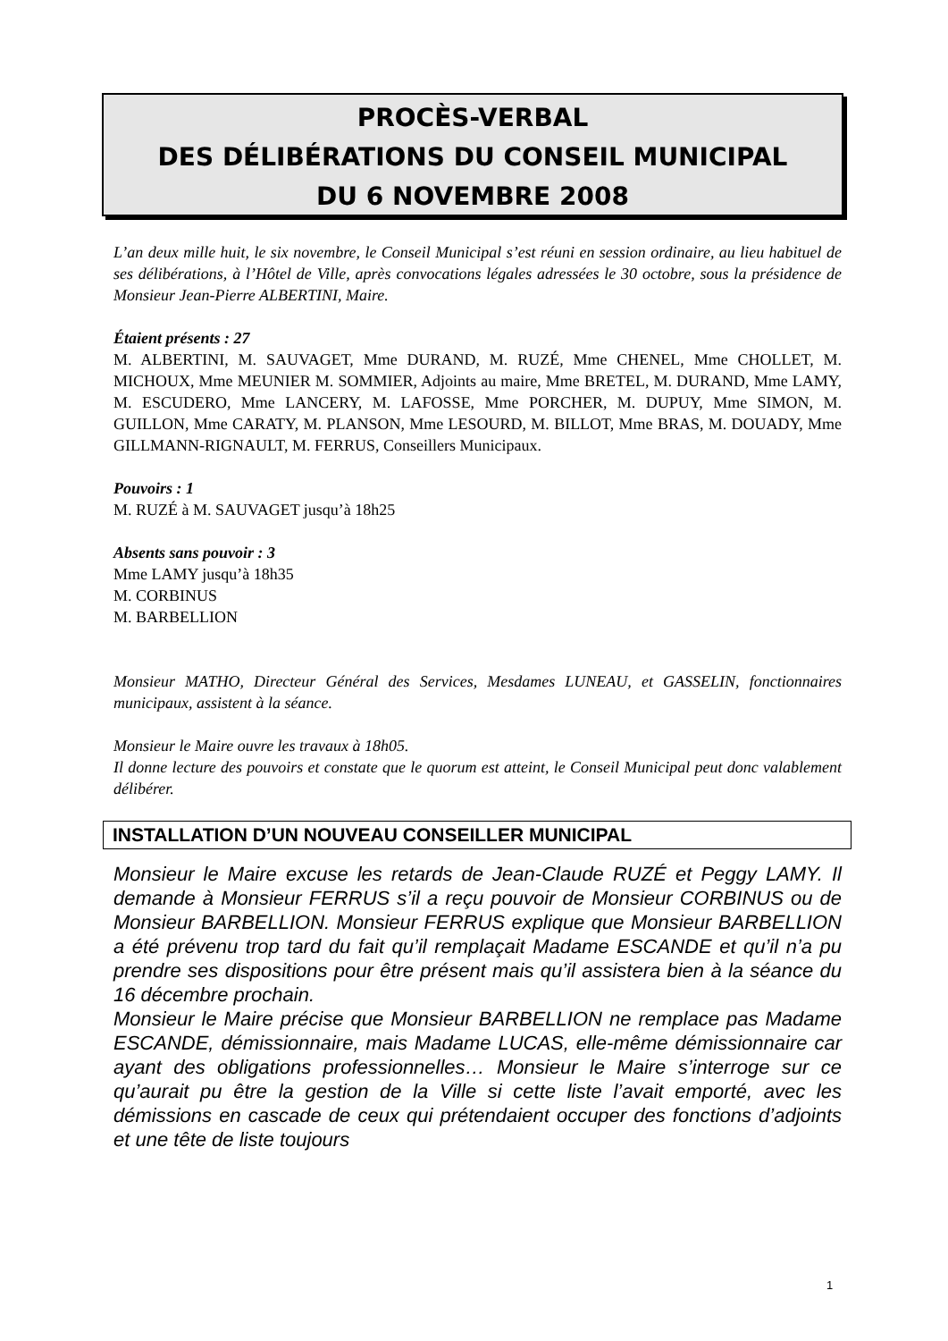PROCÈS-VERBAL
DES DÉLIBÉRATIONS DU CONSEIL MUNICIPAL
DU 6 NOVEMBRE 2008
L’an deux mille huit, le six novembre, le Conseil Municipal s’est réuni en session ordinaire, au lieu habituel de ses délibérations, à l’Hôtel de Ville, après convocations légales adressées le 30 octobre, sous la présidence de Monsieur Jean-Pierre ALBERTINI, Maire.
Étaient présents : 27
M. ALBERTINI, M. SAUVAGET, Mme DURAND, M. RUZÉ, Mme CHENEL, Mme CHOLLET, M. MICHOUX, Mme MEUNIER M. SOMMIER, Adjoints au maire, Mme BRETEL, M. DURAND, Mme LAMY, M. ESCUDERO, Mme LANCERY, M. LAFOSSE, Mme PORCHER, M. DUPUY, Mme SIMON, M. GUILLON, Mme CARATY, M. PLANSON, Mme LESOURD, M. BILLOT, Mme BRAS, M. DOUADY, Mme GILLMANN-RIGNAULT, M. FERRUS, Conseillers Municipaux.
Pouvoirs : 1
M. RUZÉ à M. SAUVAGET jusqu’à 18h25
Absents sans pouvoir : 3
Mme LAMY jusqu’à 18h35
M. CORBINUS
M. BARBELLION
Monsieur MATHO, Directeur Général des Services, Mesdames LUNEAU, et GASSELIN, fonctionnaires municipaux, assistent à la séance.
Monsieur le Maire ouvre les travaux à 18h05.
Il donne lecture des pouvoirs et constate que le quorum est atteint, le Conseil Municipal peut donc valablement délibérer.
INSTALLATION D’UN NOUVEAU CONSEILLER MUNICIPAL
Monsieur le Maire excuse les retards de Jean-Claude RUZÉ et Peggy LAMY. Il demande à Monsieur FERRUS s’il a reçu pouvoir de Monsieur CORBINUS ou de Monsieur BARBELLION. Monsieur FERRUS explique que Monsieur BARBELLION a été prévenu trop tard du fait qu’il remplaçait Madame ESCANDE et qu’il n’a pu prendre ses dispositions pour être présent mais qu’il assistera bien à la séance du 16 décembre prochain.
Monsieur le Maire précise que Monsieur BARBELLION ne remplace pas Madame ESCANDE, démissionnaire, mais Madame LUCAS, elle-même démissionnaire car ayant des obligations professionnelles… Monsieur le Maire s’interroge sur ce qu’aurait pu être la gestion de la Ville si cette liste l’avait emporté, avec les démissions en cascade de ceux qui prétendaient occuper des fonctions d’adjoints et une tête de liste toujours
1